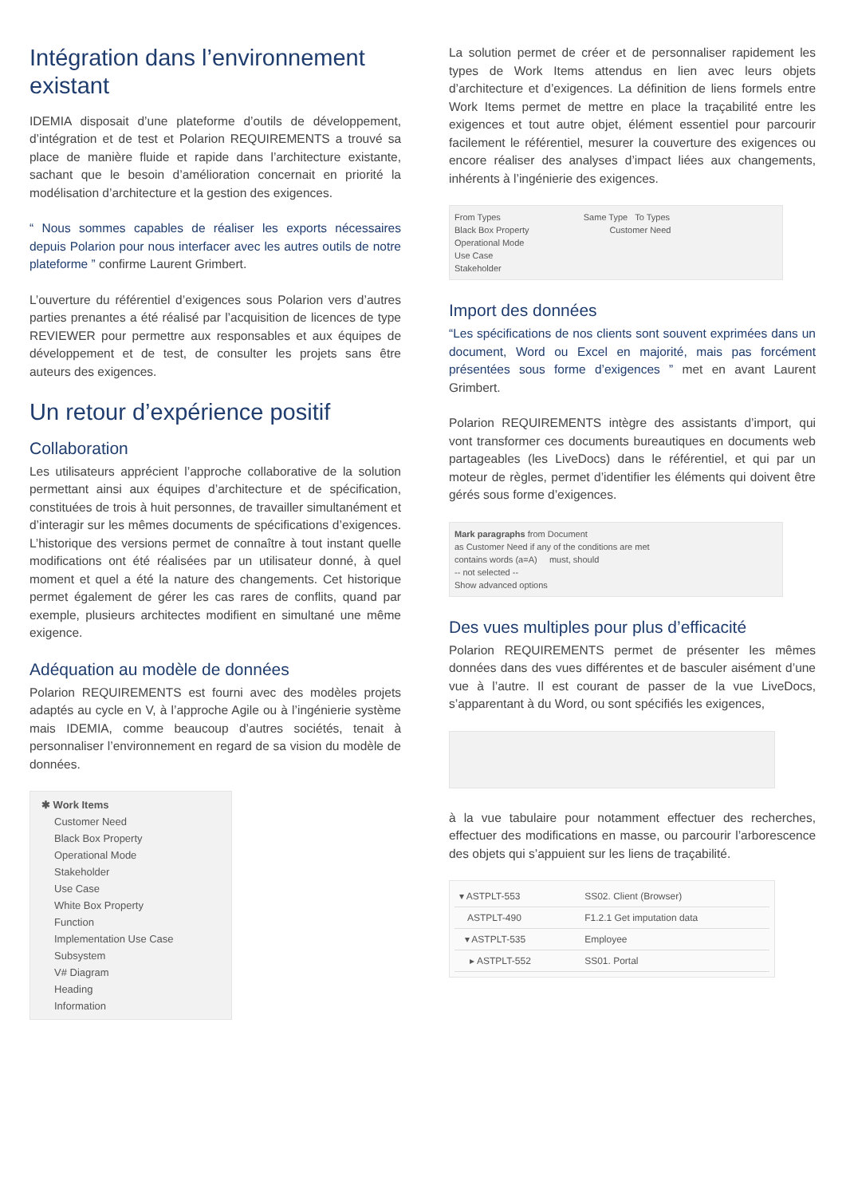Intégration dans l’environnement existant
IDEMIA disposait d’une plateforme d’outils de développement, d’intégration et de test et Polarion REQUIREMENTS a trouvé sa place de manière fluide et rapide dans l’architecture existante, sachant que le besoin d’amélioration concernait en priorité la modélisation d’architecture et la gestion des exigences.
“ Nous sommes capables de réaliser les exports nécessaires depuis Polarion pour nous interfacer avec les autres outils de notre plateforme ” confirme Laurent Grimbert.
L’ouverture du référentiel d’exigences sous Polarion vers d’autres parties prenantes a été réalisé par l’acquisition de licences de type REVIEWER pour permettre aux responsables et aux équipes de développement et de test, de consulter les projets sans être auteurs des exigences.
Un retour d’expérience positif
Collaboration
Les utilisateurs apprécient l’approche collaborative de la solution permettant ainsi aux équipes d’architecture et de spécification, constituées de trois à huit personnes, de travailler simultanément et d’interagir sur les mêmes documents de spécifications d’exigences. L’historique des versions permet de connaître à tout instant quelle modifications ont été réalisées par un utilisateur donné, à quel moment et quel a été la nature des changements. Cet historique permet également de gérer les cas rares de conflits, quand par exemple, plusieurs architectes modifient en simultané une même exigence.
Adéquation au modèle de données
Polarion REQUIREMENTS est fourni avec des modèles projets adaptés au cycle en V, à l’approche Agile ou à l’ingénierie système mais IDEMIA, comme beaucoup d’autres sociétés, tenait à personnaliser l’environnement en regard de sa vision du modèle de données.
✱ Work Items
Customer Need
Black Box Property
Operational Mode
Stakeholder
Use Case
White Box Property
Function
Implementation Use Case
Subsystem
V# Diagram
Heading
Information
La solution permet de créer et de personnaliser rapidement les types de Work Items attendus en lien avec leurs objets d’architecture et d’exigences. La définition de liens formels entre Work Items permet de mettre en place la traçabilité entre les exigences et tout autre objet, élément essentiel pour parcourir facilement le référentiel, mesurer la couverture des exigences ou encore réaliser des analyses d’impact liées aux changements, inhérents à l’ingénierie des exigences.
From Types Same Type To Types
Black Box Property Customer Need
Operational Mode
Use Case
Stakeholder
Import des données
“Les spécifications de nos clients sont souvent exprimées dans un document, Word ou Excel en majorité, mais pas forcément présentées sous forme d’exigences ” met en avant Laurent Grimbert.
Polarion REQUIREMENTS intègre des assistants d’import, qui vont transformer ces documents bureautiques en documents web partageables (les LiveDocs) dans le référentiel, et qui par un moteur de règles, permet d’identifier les éléments qui doivent être gérés sous forme d’exigences.
Mark paragraphs from Document
as Customer Need if any of the conditions are met
contains words (a=A) must, should
-- not selected --
Show advanced options
Des vues multiples pour plus d’efficacité
Polarion REQUIREMENTS permet de présenter les mêmes données dans des vues différentes et de basculer aisément d’une vue à l’autre. Il est courant de passer de la vue LiveDocs, s’apparentant à du Word, ou sont spécifiés les exigences,
à la vue tabulaire pour notamment effectuer des recherches, effectuer des modifications en masse, ou parcourir l’arborescence des objets qui s’appuient sur les liens de traçabilité.
| ▾ ASTPLT-553 | SS02. Client (Browser) |
| ASTPLT-490 | F1.2.1 Get imputation data |
| ▾ ASTPLT-535 | Employee |
| ▸ ASTPLT-552 | SS01. Portal |